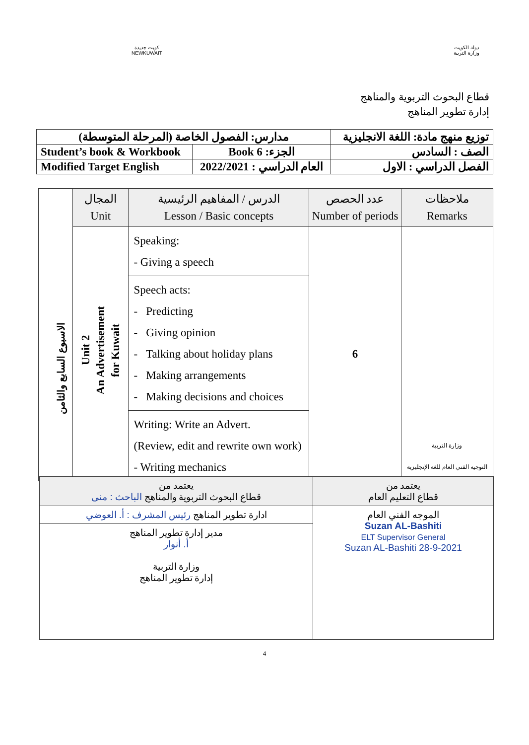كويت جديدة
NEWKUWAIT
دولة الكويت
وزارة التربية
قطاع البحوث التربوية والمناهج
إدارة تطوير المناهج
| مدارس: الفصول الخاصة (المرحلة المتوسطة) | | توزيع منهج مادة: اللغة الانجليزية |
| Student’s book & Workbook | Book 6 :الجزء | الصف : السادس |
| Modified Target English | 2022/2021 : العام الدراسي | الفصل الدراسي : الاول |
| | المجال Unit | الدرس / المفاهيم الرئيسية Lesson / Basic concepts | عدد الحصص Number of periods | ملاحظات Remarks |
| --- | --- | --- | --- | --- |
| | Unit 2 An Advertisement for Kuwait | Speaking: - Giving a speech | 6 | وزارة التربية التوجيه الفني العام للغة الإنجليزية |
| | | Speech acts: - Predicting - Giving opinion - Talking about holiday plans - Making arrangements - Making decisions and choices | | |
| | | Writing: Write an Advert. (Review, edit and rewrite own work) - Writing mechanics | | |
الاسبوع السابع والثامن
| يعتمد من قطاع التعليم العام | يعتمد من قطاع البحوث التربوية والمناهج الباحث : منى |
| الموجه الفني العام Suzan AL-Bashiti ELT Supervisor General Suzan AL-Bashiti 28-9-2021 | ادارة تطوير المناهج رئيس المشرف : أ. العوضي |
| | مدير إدارة تطوير المناهج أ. أنوار وزارة التربية إدارة تطوير المناهج |
4